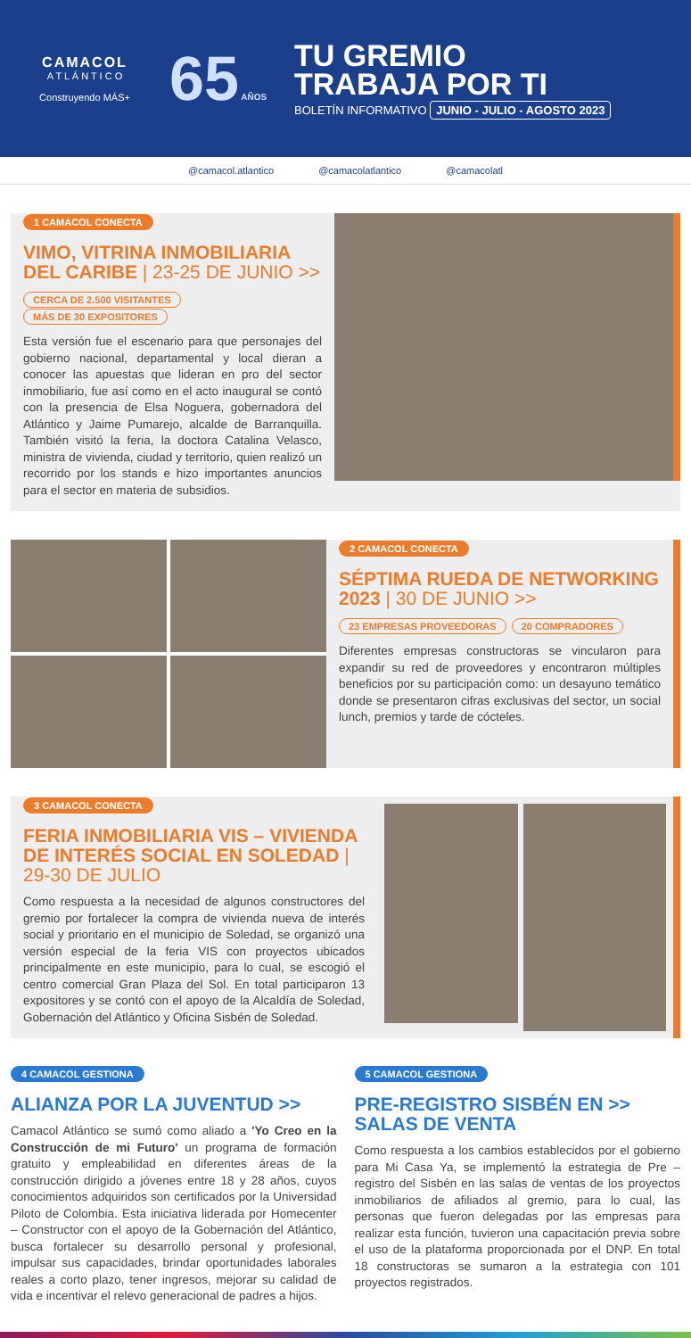CAMACOL
A T L Á N T I C O
Construyendo MÁS+
65 AÑOS
TU GREMIO
TRABAJA POR TI
BOLETÍN INFORMATIVO JUNIO - JULIO - AGOSTO 2023
@camacol.atlantico @camacolatlantico @camacolatl
1 CAMACOL CONECTA
VIMO, VITRINA INMOBILIARIA DEL CARIBE | 23-25 DE JUNIO >>
CERCA DE 2.500 VISITANTES MÁS DE 30 EXPOSITORES
Esta versión fue el escenario para que personajes del gobierno nacional, departamental y local dieran a conocer las apuestas que lideran en pro del sector inmobiliario, fue así como en el acto inaugural se contó con la presencia de Elsa Noguera, gobernadora del Atlántico y Jaime Pumarejo, alcalde de Barranquilla. También visitó la feria, la doctora Catalina Velasco, ministra de vivienda, ciudad y territorio, quien realizó un recorrido por los stands e hizo importantes anuncios para el sector en materia de subsidios.
2 CAMACOL CONECTA
SÉPTIMA RUEDA DE NETWORKING 2023 | 30 DE JUNIO >>
23 EMPRESAS PROVEEDORAS 20 COMPRADORES
Diferentes empresas constructoras se vincularon para expandir su red de proveedores y encontraron múltiples beneficios por su participación como: un desayuno temático donde se presentaron cifras exclusivas del sector, un social lunch, premios y tarde de cócteles.
3 CAMACOL CONECTA
FERIA INMOBILIARIA VIS – VIVIENDA DE INTERÉS SOCIAL EN SOLEDAD | 29-30 DE JULIO
Como respuesta a la necesidad de algunos constructores del gremio por fortalecer la compra de vivienda nueva de interés social y prioritario en el municipio de Soledad, se organizó una versión especial de la feria VIS con proyectos ubicados principalmente en este municipio, para lo cual, se escogió el centro comercial Gran Plaza del Sol. En total participaron 13 expositores y se contó con el apoyo de la Alcaldía de Soledad, Gobernación del Atlántico y Oficina Sisbén de Soledad.
4 CAMACOL GESTIONA
ALIANZA POR LA JUVENTUD >>
Camacol Atlántico se sumó como aliado a 'Yo Creo en la Construcción de mi Futuro' un programa de formación gratuito y empleabilidad en diferentes áreas de la construcción dirigido a jóvenes entre 18 y 28 años, cuyos conocimientos adquiridos son certificados por la Universidad Piloto de Colombia. Esta iniciativa liderada por Homecenter – Constructor con el apoyo de la Gobernación del Atlántico, busca fortalecer su desarrollo personal y profesional, impulsar sus capacidades, brindar oportunidades laborales reales a corto plazo, tener ingresos, mejorar su calidad de vida e incentivar el relevo generacional de padres a hijos.
5 CAMACOL GESTIONA
PRE-REGISTRO SISBÉN EN >> SALAS DE VENTA
Como respuesta a los cambios establecidos por el gobierno para Mi Casa Ya, se implementó la estrategia de Pre – registro del Sisbén en las salas de ventas de los proyectos inmobiliarios de afiliados al gremio, para lo cual, las personas que fueron delegadas por las empresas para realizar esta función, tuvieron una capacitación previa sobre el uso de la plataforma proporcionada por el DNP. En total 18 constructoras se sumaron a la estrategia con 101 proyectos registrados.